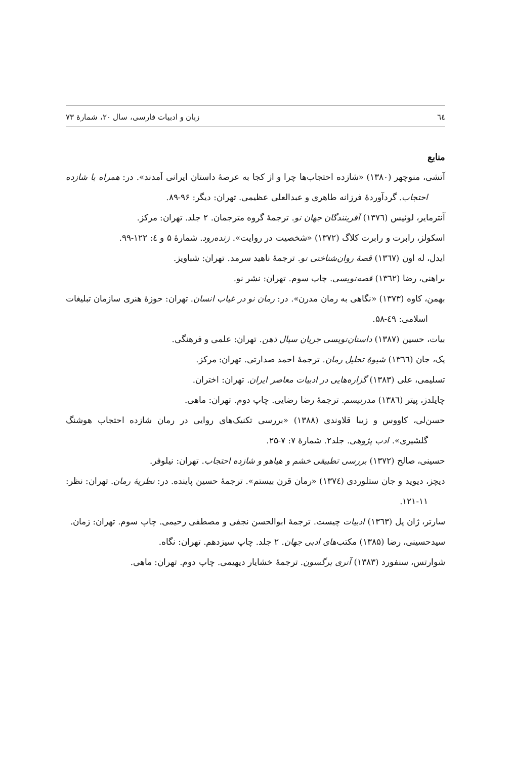٦٤ زبان و ادبیات فارسی، سال ۲۰، شمارهٔ ۷۳
منابع
آتشی، منوچهر (۱۳۸۰) «شازده احتجاب‌ها چرا و از کجا به عرصهٔ داستان ایرانی آمدند». در: همراه با شازده احتجاب. گردآوردهٔ فرزانه طاهری و عبدالعلی عظیمی. تهران: دیگر: ۹۶-۸۹.
آنترمایر، لوئیس (۱۳۷٦) آفرینندگان جهان نو. ترجمهٔ گروه مترجمان. ۲ جلد. تهران: مرکز.
اسکولز، رابرت و رابرت کلاگ (۱۳۷۲) «شخصیت در روایت». زنده‌رود. شمارهٔ ۵ و ٤: ۱۲۲-۹۹.
ایدل، له اون (۱۳٦۷) قصهٔ روان‌شناختی نو. ترجمهٔ ناهید سرمد. تهران: شباویز.
براهنی، رضا (۱۳٦۲) قصه‌نویسی. چاپ سوم. تهران: نشر نو.
بهمن، کاوه (۱۳۷۳) «نگاهی به رمان مدرن». در: رمان نو در غیاب انسان. تهران: حوزهٔ هنری سازمان تبلیغات اسلامی: ٤۹-۵۸.
بیات، حسین (۱۳۸۷) داستان‌نویسی جریان سیال ذهن. تهران: علمی و فرهنگی.
پک، جان (۱۳٦٦) شیوهٔ تحلیل رمان. ترجمهٔ احمد صدارتی. تهران: مرکز.
تسلیمی، علی (۱۳۸۳) گزاره‌هایی در ادبیات معاصر ایران. تهران: اختران.
چایلدز، پیتر (۱۳۸٦) مدرنیسم. ترجمهٔ رضا رضایی. چاپ دوم. تهران: ماهی.
حسن‌لی، کاووس و زیبا قلاوندی (۱۳۸۸) «بررسی تکنیک‌های روایی در رمان شازده احتجاب هوشنگ گلشیری». ادب پژوهی. جلد۲. شمارهٔ ۷: ۷-۲۵.
حسینی، صالح (۱۳۷۲) بررسی تطبیقی خشم و هیاهو و شازده احتجاب. تهران: نیلوفر.
دیچز، دیوید و جان ستلوردی (۱۳۷٤) «رمان قرن بیستم». ترجمهٔ حسین پاینده. در: نظریهٔ رمان. تهران: نظر: ۱۱-۱۲۱.
سارتر، ژان پل (۱۳٦۳) ادبیات چیست. ترجمهٔ ابوالحسن نجفی و مصطفی رحیمی. چاپ سوم. تهران: زمان.
سیدحسینی، رضا (۱۳۸۵) مکتب‌های ادبی جهان. ۲ جلد. چاپ سیزدهم. تهران: نگاه.
شوارتس، سنفورد (۱۳۸۳) آنری برگسون. ترجمهٔ خشایار دیهیمی. چاپ دوم. تهران: ماهی.